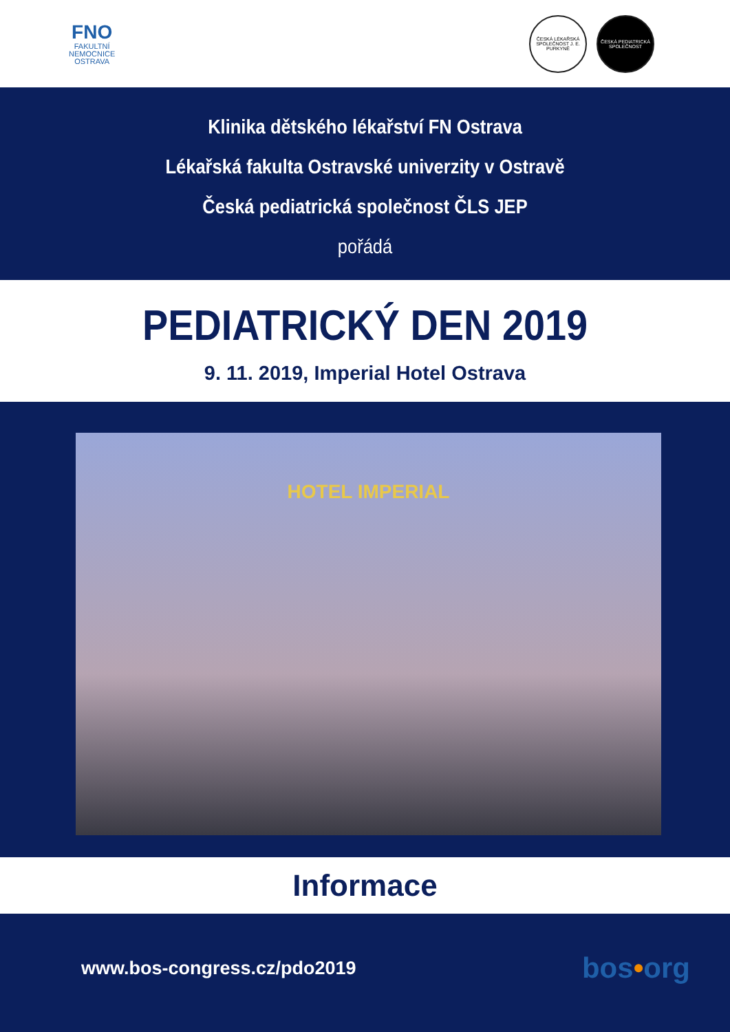FNO
FAKULTNÍ
NEMOCNICE
OSTRAVA
ČESKÁ LÉKAŘSKÁ SPOLEČNOST J. E. PURKYNĚ
ČESKÁ PEDIATRICKÁ SPOLEČNOST
Klinika dětského lékařství FN Ostrava
Lékařská fakulta Ostravské univerzity v Ostravě
Česká pediatrická společnost ČLS JEP
pořádá
PEDIATRICKÝ DEN 2019
9. 11. 2019, Imperial Hotel Ostrava
HOTEL IMPERIAL
Informace
www.bos-congress.cz/pdo2019 bos•org